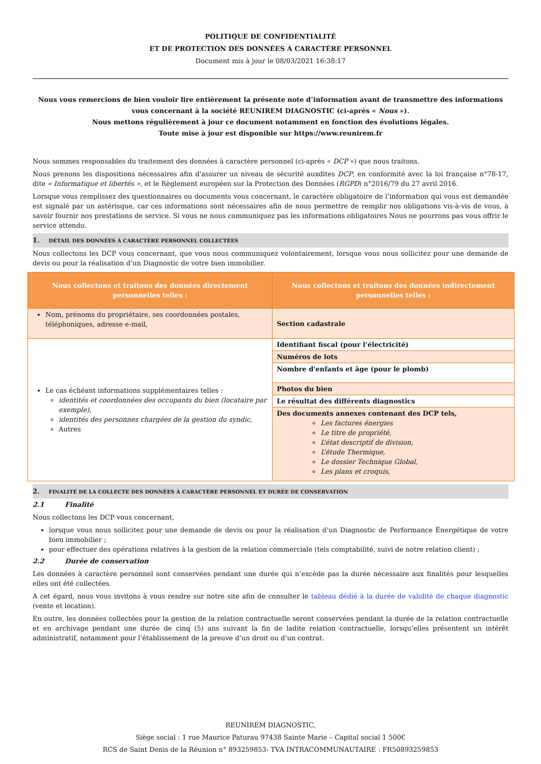POLITIQUE DE CONFIDENTIALITÉ
ET DE PROTECTION DES DONNÉES À CARACTÈRE PERSONNEL
Document mis à jour le 08/03/2021 16:38:17
Nous vous remercions de bien vouloir lire entièrement la présente note d’information avant de transmettre des informations vous concernant à la société REUNIREM DIAGNOSTIC (ci-après « Nous »).
Nous mettons régulièrement à jour ce document notamment en fonction des évolutions légales.
Toute mise à jour est disponible sur https://www.reunirem.fr
Nous sommes responsables du traitement des données à caractère personnel (ci-après « DCP ») que nous traitons.
Nous prenons les dispositions nécessaires afin d'assurer un niveau de sécurité auxdites DCP, en conformité avec la loi française n°78-17, dite « Informatique et libertés », et le Règlement européen sur la Protection des Données (RGPD) n°2016/79 du 27 avril 2016.
Lorsque vous remplissez des questionnaires ou documents vous concernant, le caractère obligatoire de l’information qui vous est demandée est signalé par un astérisque, car ces informations sont nécessaires afin de nous permettre de remplir nos obligations vis-à-vis de vous, à savoir fournir nos prestations de service. Si vous ne nous communiquez pas les informations obligatoires Nous ne pourrons pas vous offrir le service attendu.
1. DÉTAIL DES DONNÉES À CARACTÈRE PERSONNEL COLLECTÉES
Nous collectons les DCP vous concernant, que vous nous communiquez volontairement, lorsque vous nous sollicitez pour une demande de devis ou pour la réalisation d’un Diagnostic de votre bien immobilier.
| Nous collectons et traitons des données directement personnelles telles : | Nous collectons et traitons des données indirectement personnelles telles : |
| --- | --- |
| Nom, prénoms du propriétaire, ses coordonnées postales, téléphoniques, adresse e-mail, | Section cadastrale |
| Le cas échéant informations supplémentaires telles : identités et coordonnées des occupants du bien (locataire par exemple), identités des personnes chargées de la gestion du syndic, Autres | Identifiant fiscal (pour l’électricité) |
| | Numéros de lots |
| | Nombre d'enfants et âge (pour le plomb) |
| | Photos du bien |
| | Le résultat des différents diagnostics |
| | Des documents annexes contenant des DCP tels, Les factures énergies Le titre de propriété, L’état descriptif de division, L’étude Thermique, Le dossier Technique Global, Les plans et croquis, |
2. FINALITÉ DE LA COLLECTE DES DONNÉES À CARACTÈRE PERSONNEL ET DURÉE DE CONSERVATION
2.1 Finalité
Nous collectons les DCP vous concernant,
lorsque vous nous sollicitez pour une demande de devis ou pour la réalisation d’un Diagnostic de Performance Énergétique de votre bien immobilier ;
pour effectuer des opérations relatives à la gestion de la relation commerciale (tels comptabilité, suivi de notre relation client) ;
2.2 Durée de conservation
Les données à caractère personnel sont conservées pendant une durée qui n’excède pas la durée nécessaire aux finalités pour lesquelles elles ont été collectées.
A cet égard, nous vous invitons à vous rendre sur notre site afin de consulter le tableau dédié à la durée de validité de chaque diagnostic (vente et location).
En outre, les données collectées pour la gestion de la relation contractuelle seront conservées pendant la durée de la relation contractuelle et en archivage pendant une durée de cinq (5) ans suivant la fin de ladite relation contractuelle, lorsqu’elles présentent un intérêt administratif, notamment pour l’établissement de la preuve d’un droit ou d’un contrat.
REUNIREM DIAGNOSTIC,
Siège social : 1 rue Maurice Paturau 97438 Sainte Marie – Capital social 1 500€
RCS de Saint Denis de la Réunion n° 893259853- TVA INTRACOMMUNAUTAIRE : FR50893259853